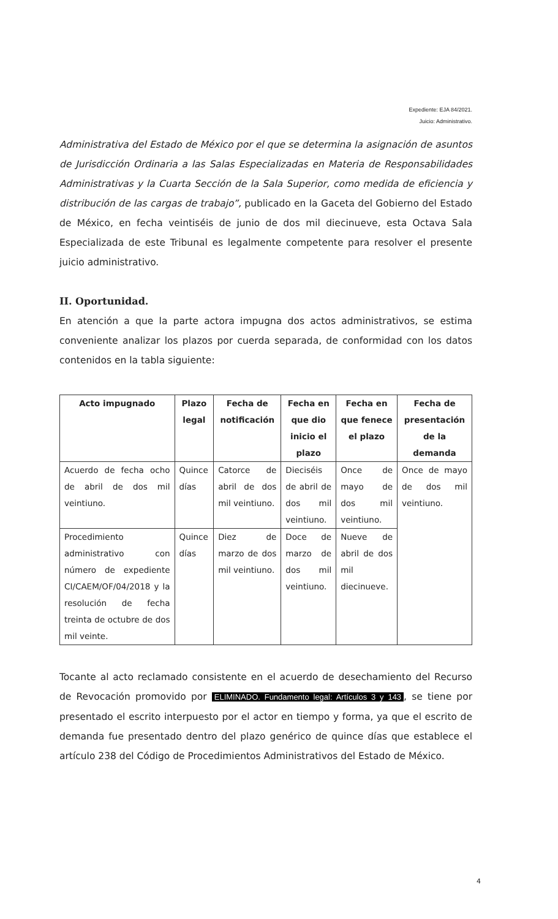Expediente: EJA 84/2021.
Juicio: Administrativo.
Administrativa del Estado de México por el que se determina la asignación de asuntos de Jurisdicción Ordinaria a las Salas Especializadas en Materia de Responsabilidades Administrativas y la Cuarta Sección de la Sala Superior, como medida de eficiencia y distribución de las cargas de trabajo”, publicado en la Gaceta del Gobierno del Estado de México, en fecha veintiséis de junio de dos mil diecinueve, esta Octava Sala Especializada de este Tribunal es legalmente competente para resolver el presente juicio administrativo.
II. Oportunidad.
En atención a que la parte actora impugna dos actos administrativos, se estima conveniente analizar los plazos por cuerda separada, de conformidad con los datos contenidos en la tabla siguiente:
| Acto impugnado | Plazo legal | Fecha de notificación | Fecha en que dio inicio el plazo | Fecha en que fenece el plazo | Fecha de presentación de la demanda |
| --- | --- | --- | --- | --- | --- |
| Acuerdo de fecha ocho de abril de dos mil veintiuno. | Quince días | Catorce de abril de dos mil veintiuno. | Dieciséis de abril de dos mil veintiuno. | Once de mayo de dos mil veintiuno. | Once de mayo de dos mil veintiuno. |
| Procedimiento administrativo con número de expediente CI/CAEM/OF/04/2018 y la resolución de fecha treinta de octubre de dos mil veinte. | Quince días | Diez de marzo de dos mil veintiuno. | Doce de marzo de dos mil veintiuno. | Nueve de abril de dos mil diecinueve. | |
Tocante al acto reclamado consistente en el acuerdo de desechamiento del Recurso de Revocación promovido por ELIMINADO. Fundamento legal: Artículos 3 y 143, se tiene por presentado el escrito interpuesto por el actor en tiempo y forma, ya que el escrito de demanda fue presentado dentro del plazo genérico de quince días que establece el artículo 238 del Código de Procedimientos Administrativos del Estado de México.
4